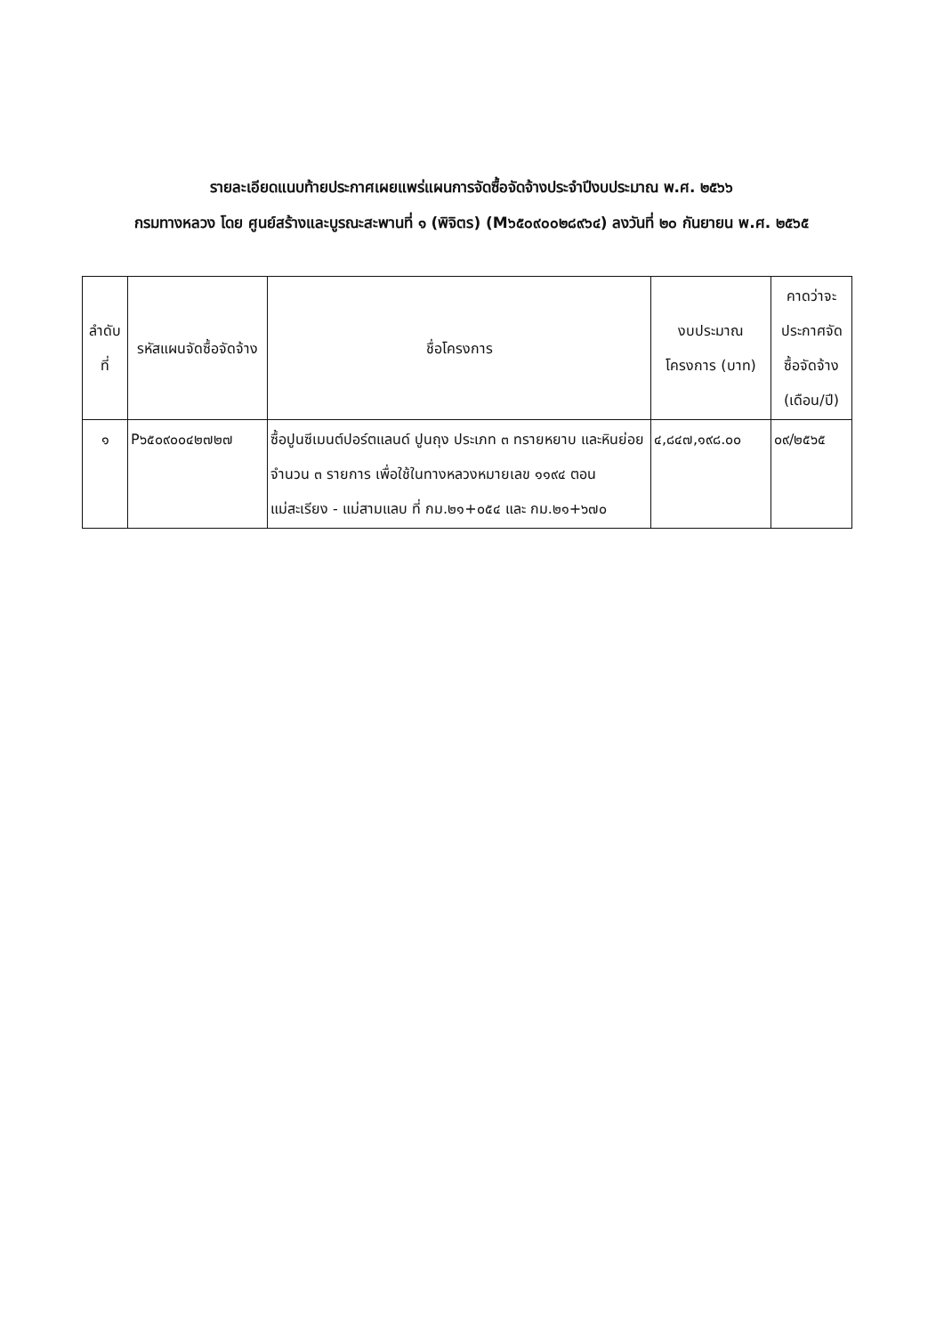รายละเอียดแนบท้ายประกาศเผยแพร่แผนการจัดซื้อจัดจ้างประจำปีงบประมาณ พ.ศ. ๒๕๖๖
กรมทางหลวง โดย ศูนย์สร้างและบูรณะสะพานที่ ๑ (พิจิตร) (M๖๕๐๙๐๐๒๘๙๖๔) ลงวันที่ ๒๐ กันยายน พ.ศ. ๒๕๖๕
| ลำดับที่ | รหัสแผนจัดซื้อจัดจ้าง | ชื่อโครงการ | งบประมาณโครงการ (บาท) | คาดว่าจะประกาศจัดซื้อจัดจ้าง (เดือน/ปี) |
| --- | --- | --- | --- | --- |
| ๑ | P๖๕๐๙๐๐๔๒๗๒๗ | ซื้อปูนซีเมนต์ปอร์ตแลนด์ ปูนถุง ประเภท ๓ ทรายหยาบ และหินย่อย จำนวน ๓ รายการ เพื่อใช้ในทางหลวงหมายเลข ๑๑๙๔ ตอน แม่สะเรียง - แม่สามแลบ ที่ กม.๒๑+๐๕๔ และ กม.๒๑+๖๗๐ | ๔,๘๔๗,๑๙๘.๐๐ | ๐๙/๒๕๖๕ |